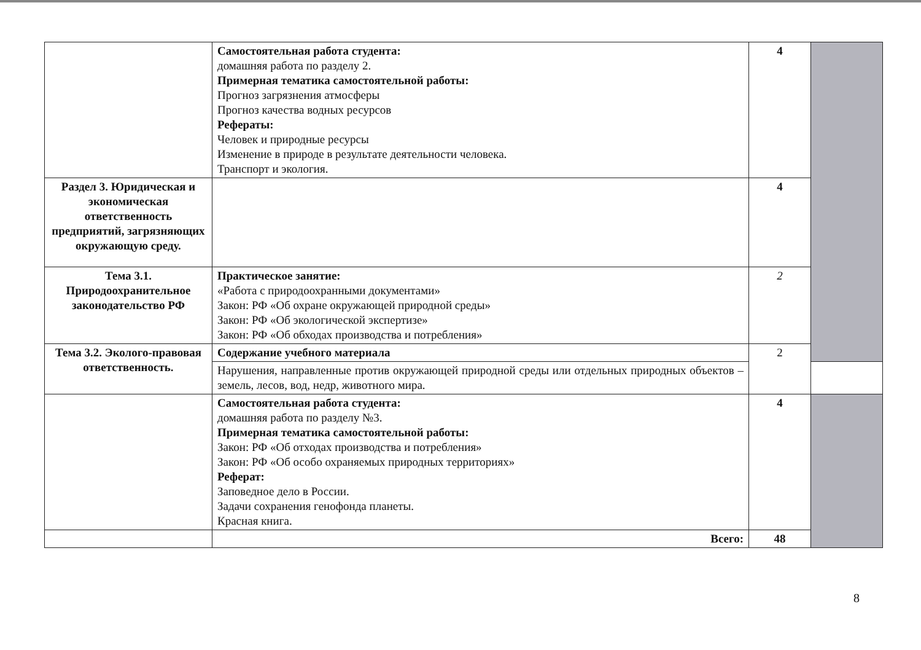| | Самостоятельная работа студента: домашняя работа по разделу 2. Примерная тематика самостоятельной работы: Прогноз загрязнения атмосферы Прогноз качества водных ресурсов Рефераты: Человек и природные ресурсы Изменение в природе в результате деятельности человека. Транспорт и экология. | 4 | |
| Раздел 3. Юридическая и экономическая ответственность предприятий, загрязняющих окружающую среду. | | 4 | |
| Тема 3.1. Природоохранительное законодательство РФ | Практическое занятие: «Работа с природоохранными документами» Закон: РФ «Об охране окружающей природной среды» Закон: РФ «Об экологической экспертизе» Закон: РФ «Об обходах производства и потребления» | 2 | |
| Тема 3.2. Эколого-правовая ответственность. | Содержание учебного материала | 2 | |
| | Нарушения, направленные против окружающей природной среды или отдельных природных объектов – земель, лесов, вод, недр, животного мира. | | |
| | Самостоятельная работа студента: домашняя работа по разделу №3. Примерная тематика самостоятельной работы: Закон: РФ «Об отходах производства и потребления» Закон: РФ «Об особо охраняемых природных территориях» Реферат: Заповедное дело в России. Задачи сохранения генофонда планеты. Красная книга. | 4 | |
| | Всего: | 48 | |
8